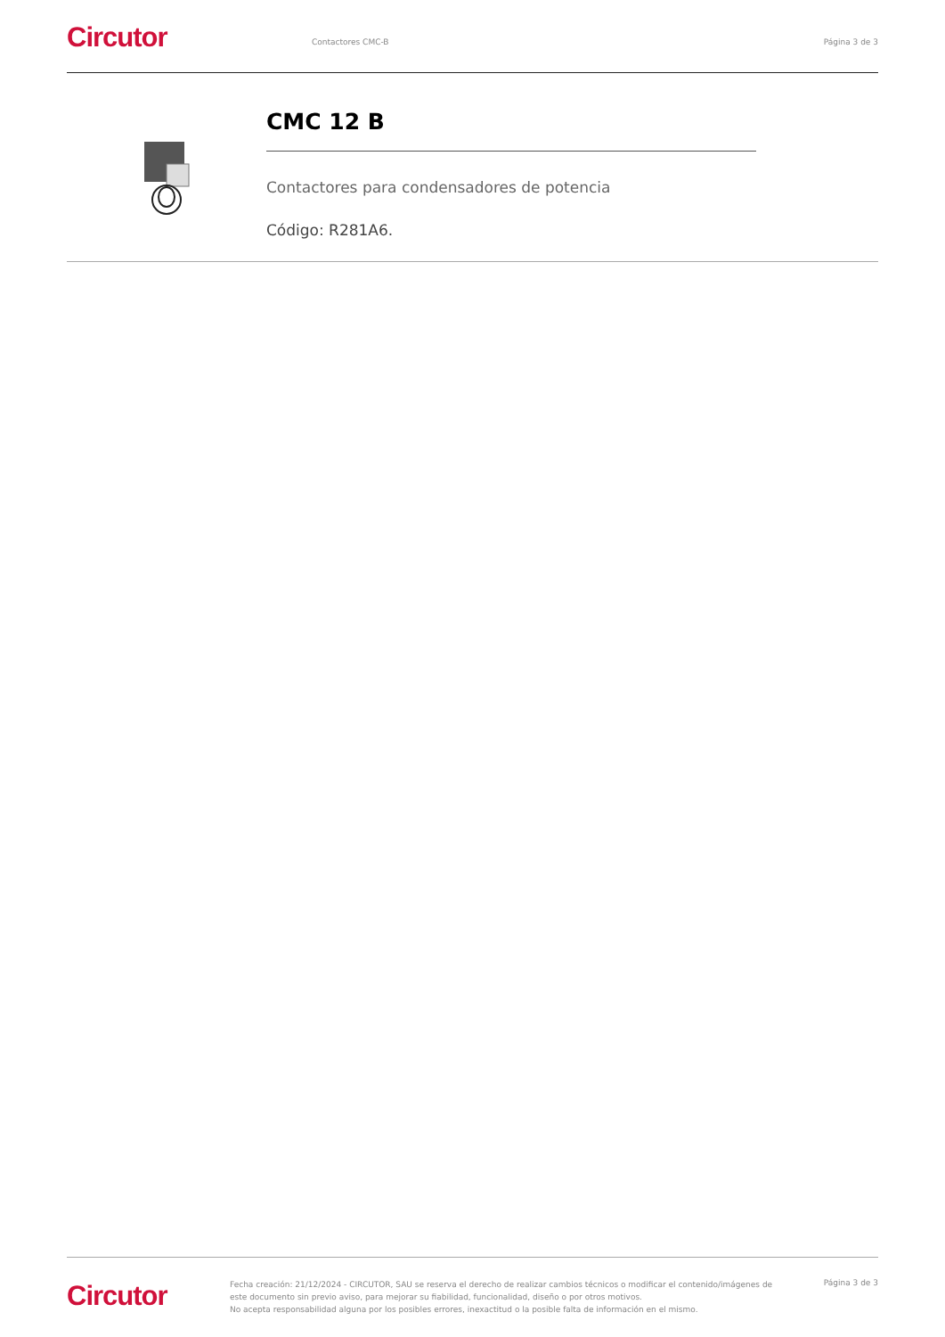Circutor
Contactores CMC-B Página 3 de 3
CMC 12 B
Contactores para condensadores de potencia
Código: R281A6.
Circutor
Fecha creación: 21/12/2024 - CIRCUTOR, SAU se reserva el derecho de realizar cambios técnicos o modificar el contenido/imágenes de este documento sin previo aviso, para mejorar su fiabilidad, funcionalidad, diseño o por otros motivos.
No acepta responsabilidad alguna por los posibles errores, inexactitud o la posible falta de información en el mismo.
Página 3 de 3